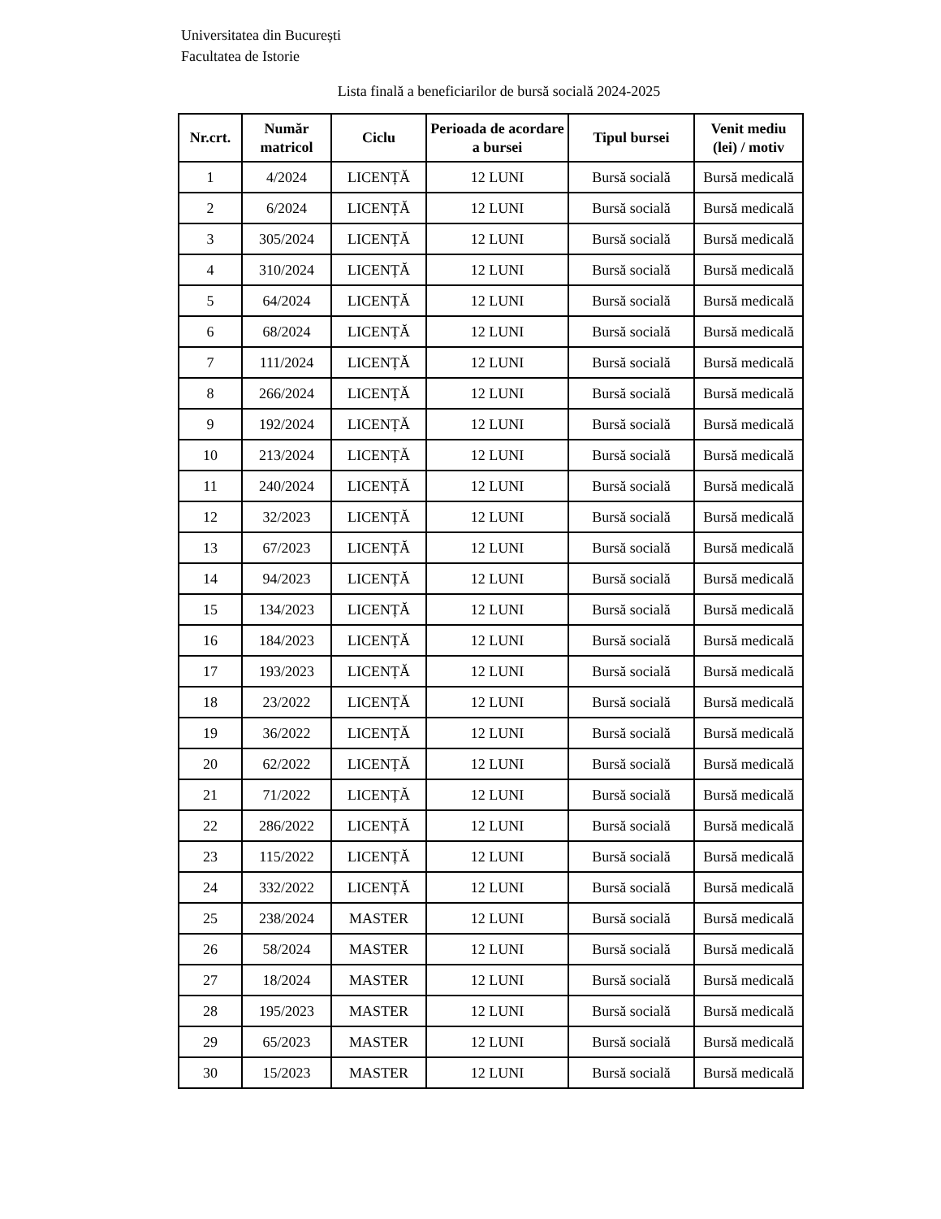Universitatea din București
Facultatea de Istorie
Lista finală a beneficiarilor de bursă socială 2024-2025
| Nr.crt. | Număr matricol | Ciclu | Perioada de acordare a bursei | Tipul bursei | Venit mediu (lei) / motiv |
| --- | --- | --- | --- | --- | --- |
| 1 | 4/2024 | LICENȚĂ | 12 LUNI | Bursă socială | Bursă medicală |
| 2 | 6/2024 | LICENȚĂ | 12 LUNI | Bursă socială | Bursă medicală |
| 3 | 305/2024 | LICENȚĂ | 12 LUNI | Bursă socială | Bursă medicală |
| 4 | 310/2024 | LICENȚĂ | 12 LUNI | Bursă socială | Bursă medicală |
| 5 | 64/2024 | LICENȚĂ | 12 LUNI | Bursă socială | Bursă medicală |
| 6 | 68/2024 | LICENȚĂ | 12 LUNI | Bursă socială | Bursă medicală |
| 7 | 111/2024 | LICENȚĂ | 12 LUNI | Bursă socială | Bursă medicală |
| 8 | 266/2024 | LICENȚĂ | 12 LUNI | Bursă socială | Bursă medicală |
| 9 | 192/2024 | LICENȚĂ | 12 LUNI | Bursă socială | Bursă medicală |
| 10 | 213/2024 | LICENȚĂ | 12 LUNI | Bursă socială | Bursă medicală |
| 11 | 240/2024 | LICENȚĂ | 12 LUNI | Bursă socială | Bursă medicală |
| 12 | 32/2023 | LICENȚĂ | 12 LUNI | Bursă socială | Bursă medicală |
| 13 | 67/2023 | LICENȚĂ | 12 LUNI | Bursă socială | Bursă medicală |
| 14 | 94/2023 | LICENȚĂ | 12 LUNI | Bursă socială | Bursă medicală |
| 15 | 134/2023 | LICENȚĂ | 12 LUNI | Bursă socială | Bursă medicală |
| 16 | 184/2023 | LICENȚĂ | 12 LUNI | Bursă socială | Bursă medicală |
| 17 | 193/2023 | LICENȚĂ | 12 LUNI | Bursă socială | Bursă medicală |
| 18 | 23/2022 | LICENȚĂ | 12 LUNI | Bursă socială | Bursă medicală |
| 19 | 36/2022 | LICENȚĂ | 12 LUNI | Bursă socială | Bursă medicală |
| 20 | 62/2022 | LICENȚĂ | 12 LUNI | Bursă socială | Bursă medicală |
| 21 | 71/2022 | LICENȚĂ | 12 LUNI | Bursă socială | Bursă medicală |
| 22 | 286/2022 | LICENȚĂ | 12 LUNI | Bursă socială | Bursă medicală |
| 23 | 115/2022 | LICENȚĂ | 12 LUNI | Bursă socială | Bursă medicală |
| 24 | 332/2022 | LICENȚĂ | 12 LUNI | Bursă socială | Bursă medicală |
| 25 | 238/2024 | MASTER | 12 LUNI | Bursă socială | Bursă medicală |
| 26 | 58/2024 | MASTER | 12 LUNI | Bursă socială | Bursă medicală |
| 27 | 18/2024 | MASTER | 12 LUNI | Bursă socială | Bursă medicală |
| 28 | 195/2023 | MASTER | 12 LUNI | Bursă socială | Bursă medicală |
| 29 | 65/2023 | MASTER | 12 LUNI | Bursă socială | Bursă medicală |
| 30 | 15/2023 | MASTER | 12 LUNI | Bursă socială | Bursă medicală |